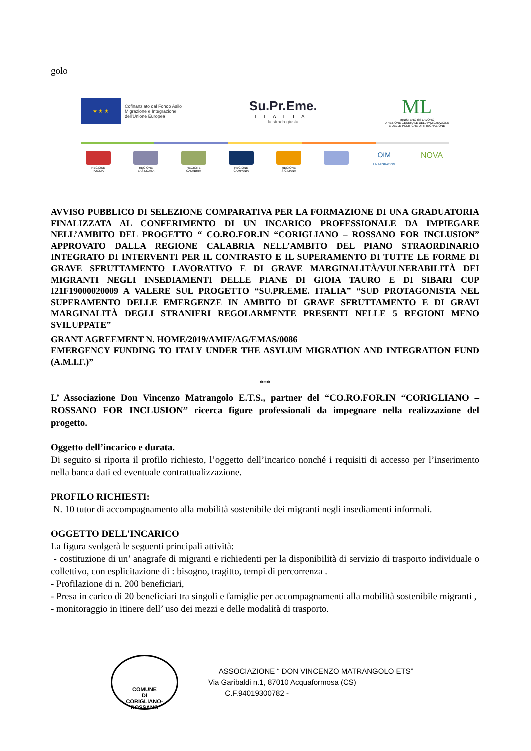golo
★ ★ ★
Cofinanziato dal Fondo Asilo
Migrazione e Integrazione
dell'Unione Europea
Su.Pr.Eme.
ITALIA
la strada giusta
ML
MINISTERO del LAVORO
DIREZIONE GENERALE DELL'IMMIGRAZIONE
E DELLE POLITICHE DI INTEGRAZIONE
REGIONE PUGLIA
REGIONE BASILICATA
REGIONE CALABRIA
REGIONE CAMPANIA
REGIONE SICILIANA
OIM
UN MIGRATION
NOVA
AVVISO PUBBLICO DI SELEZIONE COMPARATIVA PER LA FORMAZIONE DI UNA GRADUATORIA FINALIZZATA AL CONFERIMENTO DI UN INCARICO PROFESSIONALE DA IMPIEGARE NELL’AMBITO DEL PROGETTO “ CO.RO.FOR.IN “CORIGLIANO – ROSSANO FOR INCLUSION” APPROVATO DALLA REGIONE CALABRIA NELL’AMBITO DEL PIANO STRAORDINARIO INTEGRATO DI INTERVENTI PER IL CONTRASTO E IL SUPERAMENTO DI TUTTE LE FORME DI GRAVE SFRUTTAMENTO LAVORATIVO E DI GRAVE MARGINALITÀ/VULNERABILITÀ DEI MIGRANTI NEGLI INSEDIAMENTI DELLE PIANE DI GIOIA TAURO E DI SIBARI CUP I21F19000020009 A VALERE SUL PROGETTO “SU.PR.EME. ITALIA” “SUD PROTAGONISTA NEL SUPERAMENTO DELLE EMERGENZE IN AMBITO DI GRAVE SFRUTTAMENTO E DI GRAVI MARGINALITÀ DEGLI STRANIERI REGOLARMENTE PRESENTI NELLE 5 REGIONI MENO SVILUPPATE”
GRANT AGREEMENT N. HOME/2019/AMIF/AG/EMAS/0086
EMERGENCY FUNDING TO ITALY UNDER THE ASYLUM MIGRATION AND INTEGRATION FUND (A.M.I.F.)”
***
L’ Associazione Don Vincenzo Matrangolo E.T.S., partner del “CO.RO.FOR.IN “CORIGLIANO – ROSSANO FOR INCLUSION” ricerca figure professionali da impegnare nella realizzazione del progetto.
Oggetto dell’incarico e durata.
Di seguito si riporta il profilo richiesto, l’oggetto dell’incarico nonché i requisiti di accesso per l’inserimento nella banca dati ed eventuale contrattualizzazione.
PROFILO RICHIESTI:
N. 10 tutor di accompagnamento alla mobilità sostenibile dei migranti negli insediamenti informali.
OGGETTO DELL'INCARICO
La figura svolgerà le seguenti principali attività:
- costituzione di un’ anagrafe di migranti e richiedenti per la disponibilità di servizio di trasporto individuale o collettivo, con esplicitazione di : bisogno, tragitto, tempi di percorrenza .
- Profilazione di n. 200 beneficiari,
- Presa in carico di 20 beneficiari tra singoli e famiglie per accompagnamenti alla mobilità sostenibile migranti ,
- monitoraggio in itinere dell’ uso dei mezzi e delle modalità di trasporto.
COMUNE
DI
CORIGLIANO-ROSSANO
ASSOCIAZIONE “ DON VINCENZO MATRANGOLO ETS”
Via Garibaldi n.1, 87010 Acquaformosa (CS)
C.F.94019300782 -